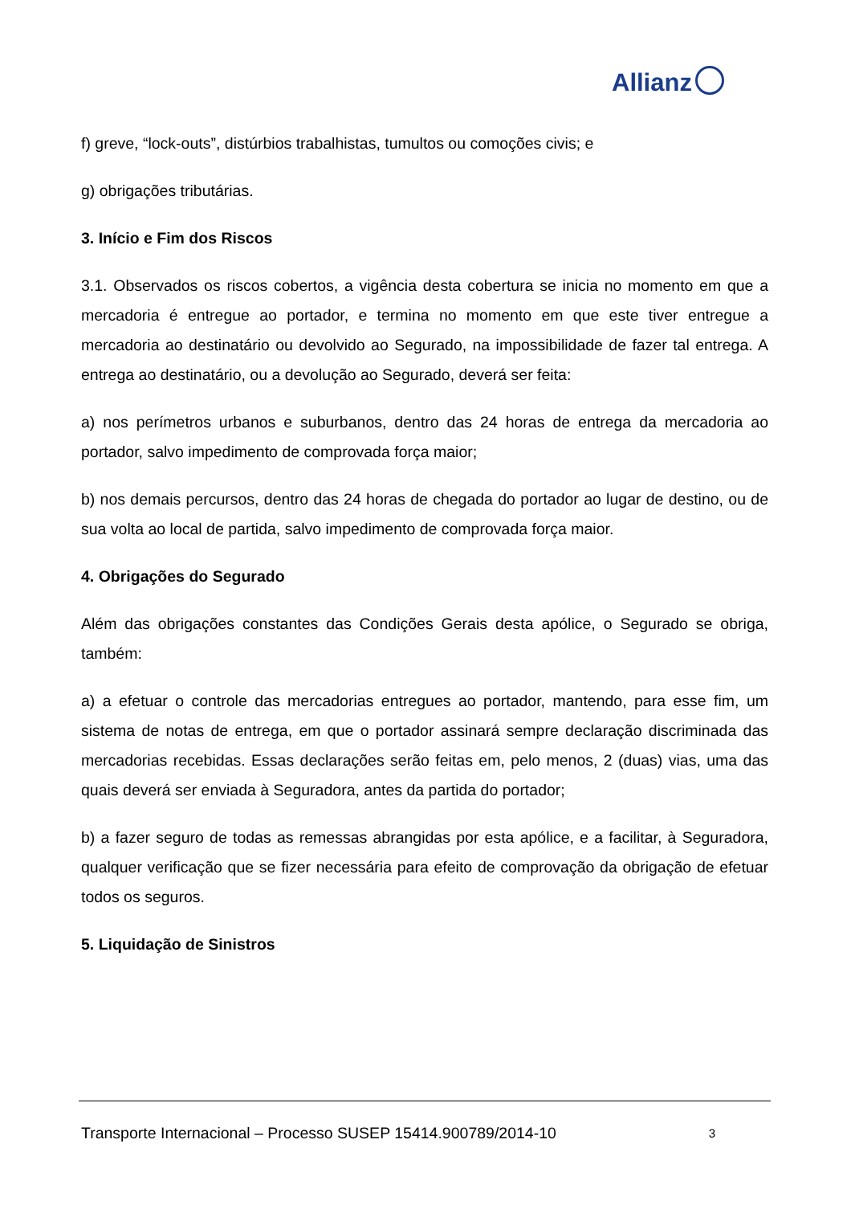Allianz
f) greve, “lock-outs”, distúrbios trabalhistas, tumultos ou comoções civis; e
g) obrigações tributárias.
3. Início e Fim dos Riscos
3.1. Observados os riscos cobertos, a vigência desta cobertura se inicia no momento em que a mercadoria é entregue ao portador, e termina no momento em que este tiver entregue a mercadoria ao destinatário ou devolvido ao Segurado, na impossibilidade de fazer tal entrega. A entrega ao destinatário, ou a devolução ao Segurado, deverá ser feita:
a) nos perímetros urbanos e suburbanos, dentro das 24 horas de entrega da mercadoria ao portador, salvo impedimento de comprovada força maior;
b) nos demais percursos, dentro das 24 horas de chegada do portador ao lugar de destino, ou de sua volta ao local de partida, salvo impedimento de comprovada força maior.
4. Obrigações do Segurado
Além das obrigações constantes das Condições Gerais desta apólice, o Segurado se obriga, também:
a) a efetuar o controle das mercadorias entregues ao portador, mantendo, para esse fim, um sistema de notas de entrega, em que o portador assinará sempre declaração discriminada das mercadorias recebidas. Essas declarações serão feitas em, pelo menos, 2 (duas) vias, uma das quais deverá ser enviada à Seguradora, antes da partida do portador;
b) a fazer seguro de todas as remessas abrangidas por esta apólice, e a facilitar, à Seguradora, qualquer verificação que se fizer necessária para efeito de comprovação da obrigação de efetuar todos os seguros.
5. Liquidação de Sinistros
Transporte Internacional – Processo SUSEP 15414.900789/2014-10 3